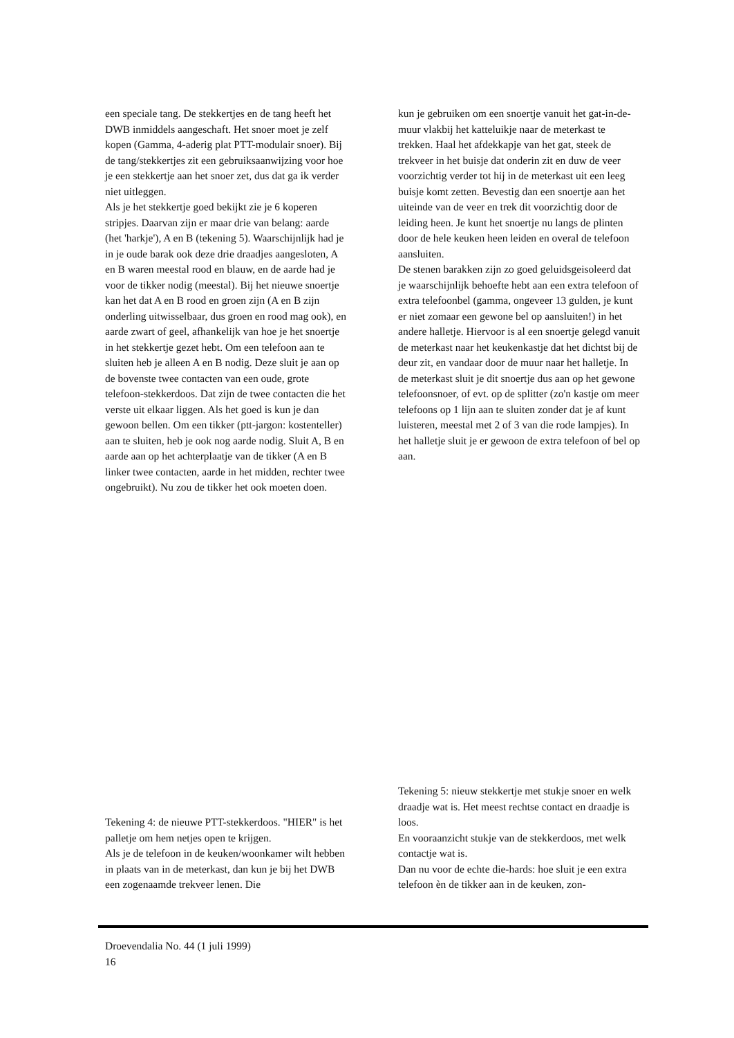een speciale tang. De stekkertjes en de tang heeft het DWB inmiddels aangeschaft. Het snoer moet je zelf kopen (Gamma, 4-aderig plat PTT-modulair snoer). Bij de tang/stekkertjes zit een gebruiksaanwijzing voor hoe je een stekkertje aan het snoer zet, dus dat ga ik verder niet uitleggen.
Als je het stekkertje goed bekijkt zie je 6 koperen stripjes. Daarvan zijn er maar drie van belang: aarde (het 'harkje'), A en B (tekening 5). Waarschijnlijk had je in je oude barak ook deze drie draadjes aangesloten, A en B waren meestal rood en blauw, en de aarde had je voor de tikker nodig (meestal). Bij het nieuwe snoertje kan het dat A en B rood en groen zijn (A en B zijn onderling uitwisselbaar, dus groen en rood mag ook), en aarde zwart of geel, afhankelijk van hoe je het snoertje in het stekkertje gezet hebt. Om een telefoon aan te sluiten heb je alleen A en B nodig. Deze sluit je aan op de bovenste twee contacten van een oude, grote telefoon-stekkerdoos. Dat zijn de twee contacten die het verste uit elkaar liggen. Als het goed is kun je dan gewoon bellen. Om een tikker (ptt-jargon: kostenteller) aan te sluiten, heb je ook nog aarde nodig. Sluit A, B en aarde aan op het achterplaatje van de tikker (A en B linker twee contacten, aarde in het midden, rechter twee ongebruikt). Nu zou de tikker het ook moeten doen.
kun je gebruiken om een snoertje vanuit het gat-in-de-muur vlakbij het katteluikje naar de meterkast te trekken. Haal het afdekkapje van het gat, steek de trekveer in het buisje dat onderin zit en duw de veer voorzichtig verder tot hij in de meterkast uit een leeg buisje komt zetten. Bevestig dan een snoertje aan het uiteinde van de veer en trek dit voorzichtig door de leiding heen. Je kunt het snoertje nu langs de plinten door de hele keuken heen leiden en overal de telefoon aansluiten.
De stenen barakken zijn zo goed geluidsgeisoleerd dat je waarschijnlijk behoefte hebt aan een extra telefoon of extra telefoonbel (gamma, ongeveer 13 gulden, je kunt er niet zomaar een gewone bel op aansluiten!) in het andere halletje. Hiervoor is al een snoertje gelegd vanuit de meterkast naar het keukenkastje dat het dichtst bij de deur zit, en vandaar door de muur naar het halletje. In de meterkast sluit je dit snoertje dus aan op het gewone telefoonsnoer, of evt. op de splitter (zo'n kastje om meer telefoons op 1 lijn aan te sluiten zonder dat je af kunt luisteren, meestal met 2 of 3 van die rode lampjes). In het halletje sluit je er gewoon de extra telefoon of bel op aan.
Tekening 4: de nieuwe PTT-stekkerdoos. "HIER" is het palletje om hem netjes open te krijgen.
Als je de telefoon in de keuken/woonkamer wilt hebben in plaats van in de meterkast, dan kun je bij het DWB een zogenaamde trekveer lenen. Die
Tekening 5: nieuw stekkertje met stukje snoer en welk draadje wat is. Het meest rechtse contact en draadje is loos.
En vooraanzicht stukje van de stekkerdoos, met welk contactje wat is.
Dan nu voor de echte die-hards: hoe sluit je een extra telefoon èn de tikker aan in de keuken, zon-
Droevendalia No. 44 (1 juli 1999)
16